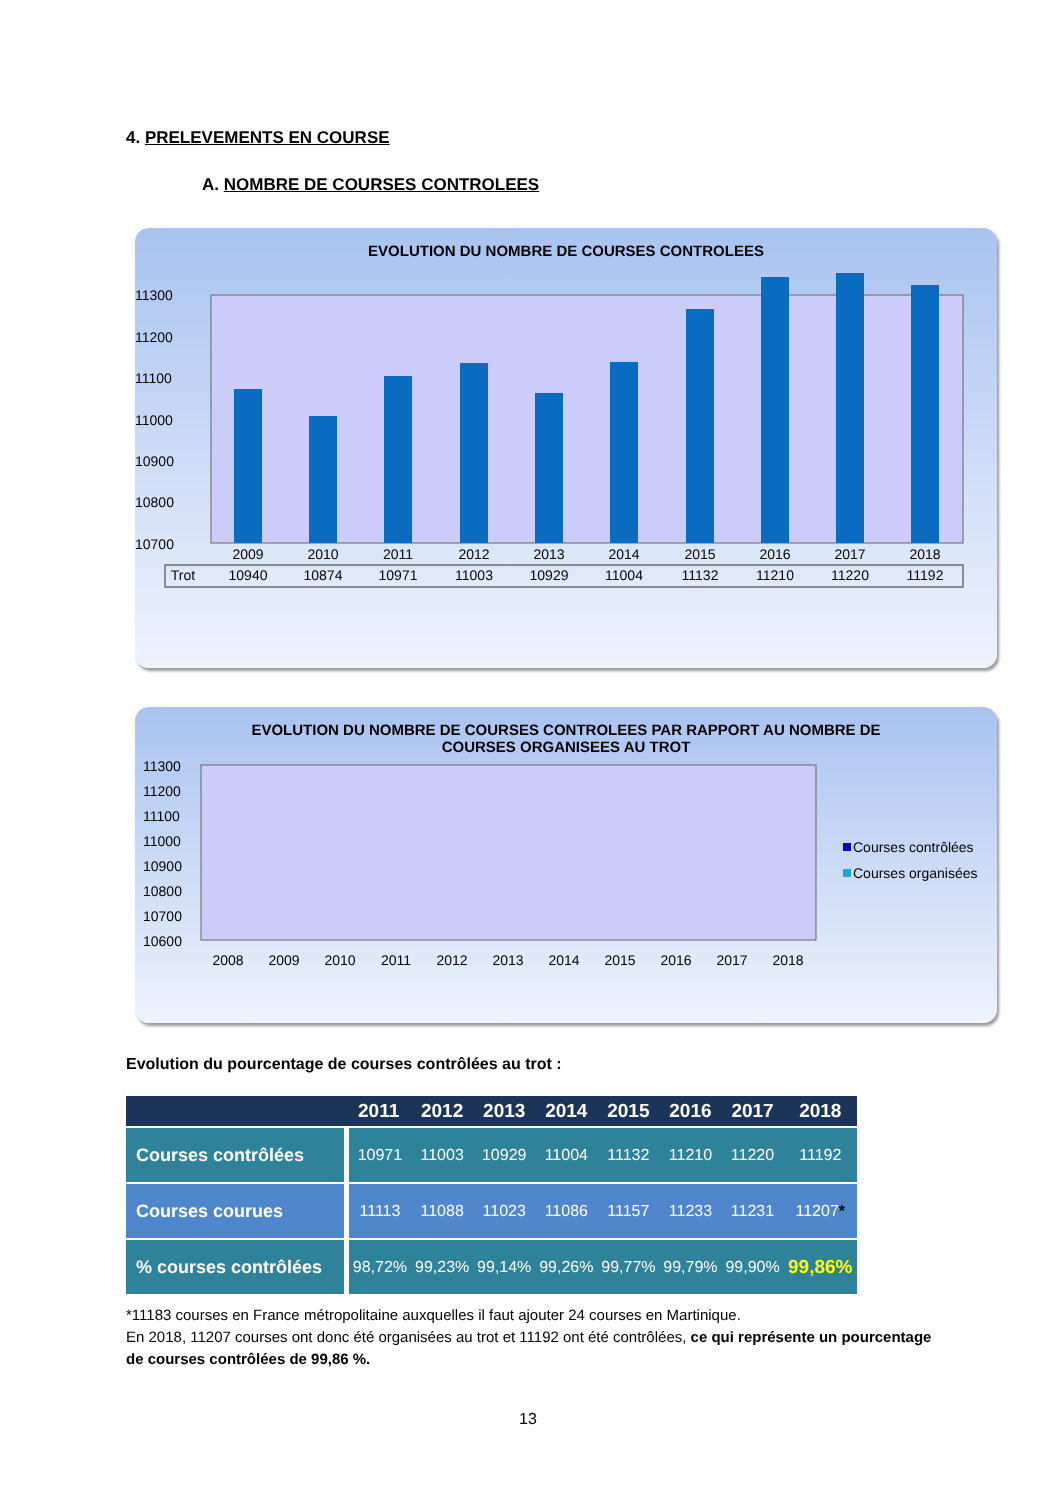4. PRELEVEMENTS EN COURSE
A. NOMBRE DE COURSES CONTROLEES
EVOLUTION DU NOMBRE DE COURSES CONTROLEES
11300
11200
11100
11000
10900
10800
10700
2009
2010
2011
2012
2013
2014
2015
2016
2017
2018
Trot
10940
10874
10971
11003
10929
11004
11132
11210
11220
11192
EVOLUTION DU NOMBRE DE COURSES CONTROLEES PAR RAPPORT AU NOMBRE DE
COURSES ORGANISEES AU TROT
11300
11200
11100
11000
10900
10800
10700
10600
2008
2009
2010
2011
2012
2013
2014
2015
2016
2017
2018
Courses contrôlées
Courses organisées
Evolution du pourcentage de courses contrôlées au trot :
| | 2011 | 2012 | 2013 | 2014 | 2015 | 2016 | 2017 | 2018 |
| --- | --- | --- | --- | --- | --- | --- | --- | --- |
| Courses contrôlées | 10971 | 11003 | 10929 | 11004 | 11132 | 11210 | 11220 | 11192 |
| Courses courues | 11113 | 11088 | 11023 | 11086 | 11157 | 11233 | 11231 | 11207 * |
| % courses contrôlées | 98,72% | 99,23% | 99,14% | 99,26% | 99,77% | 99,79% | 99,90% | 99,86% |
*11183 courses en France métropolitaine auxquelles il faut ajouter 24 courses en Martinique.
En 2018, 11207 courses ont donc été organisées au trot et 11192 ont été contrôlées, ce qui représente un pourcentage de courses contrôlées de 99,86 %.
13